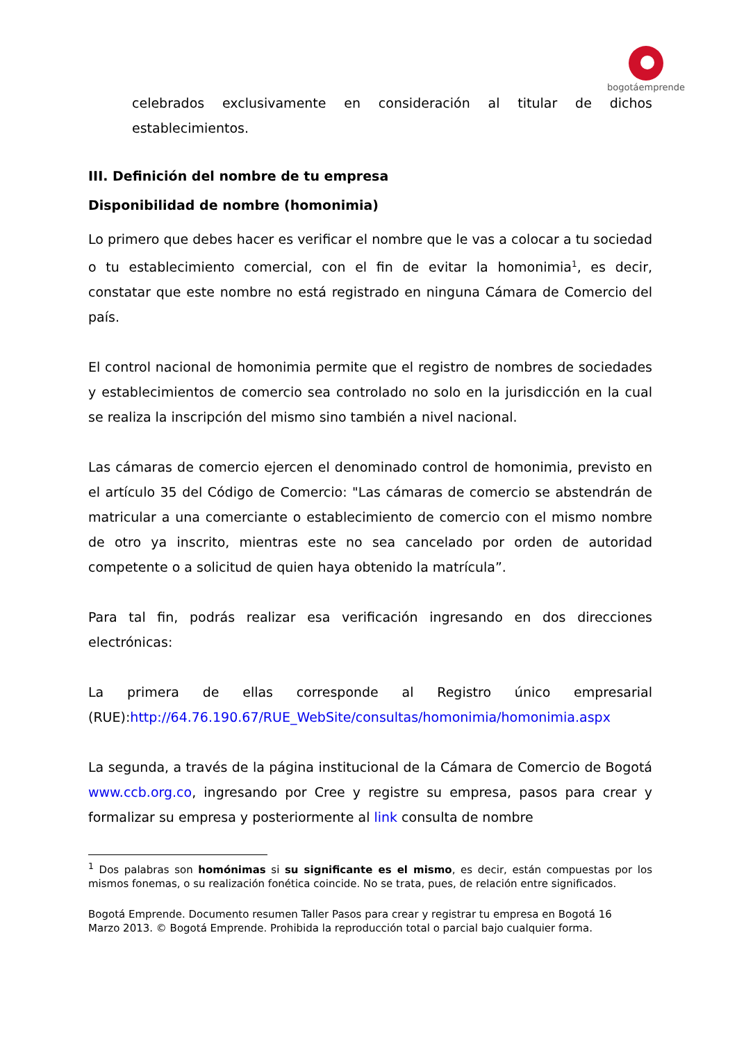bogotáemprende
celebrados exclusivamente en consideración al titular de dichos establecimientos.
III. Definición del nombre de tu empresa
Disponibilidad de nombre (homonimia)
Lo primero que debes hacer es verificar el nombre que le vas a colocar a tu sociedad o tu establecimiento comercial, con el fin de evitar la homonimia<sup>1</sup>, es decir, constatar que este nombre no está registrado en ninguna Cámara de Comercio del país.
El control nacional de homonimia permite que el registro de nombres de sociedades y establecimientos de comercio sea controlado no solo en la jurisdicción en la cual se realiza la inscripción del mismo sino también a nivel nacional.
Las cámaras de comercio ejercen el denominado control de homonimia, previsto en el artículo 35 del Código de Comercio: "Las cámaras de comercio se abstendrán de matricular a una comerciante o establecimiento de comercio con el mismo nombre de otro ya inscrito, mientras este no sea cancelado por orden de autoridad competente o a solicitud de quien haya obtenido la matrícula”.
Para tal fin, podrás realizar esa verificación ingresando en dos direcciones electrónicas:
La primera de ellas corresponde al Registro único empresarial (RUE):http://64.76.190.67/RUE_WebSite/consultas/homonimia/homonimia.aspx
La segunda, a través de la página institucional de la Cámara de Comercio de Bogotá www.ccb.org.co, ingresando por Cree y registre su empresa, pasos para crear y formalizar su empresa y posteriormente al link consulta de nombre
<sup>1</sup> Dos palabras son homónimas si su significante es el mismo, es decir, están compuestas por los mismos fonemas, o su realización fonética coincide. No se trata, pues, de relación entre significados.
Bogotá Emprende. Documento resumen Taller Pasos para crear y registrar tu empresa en Bogotá 16
Marzo 2013. © Bogotá Emprende. Prohibida la reproducción total o parcial bajo cualquier forma.